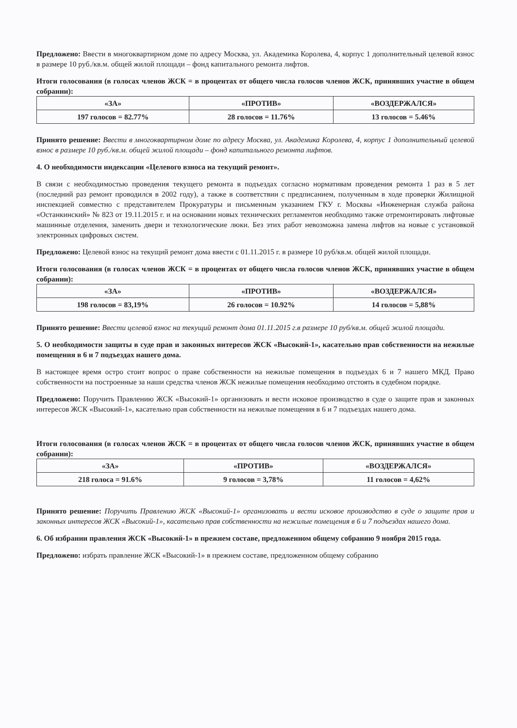Предложено: Ввести в многоквартирном доме по адресу Москва, ул. Академика Королева, 4, корпус 1 дополнительный целевой взнос в размере 10 руб./кв.м. общей жилой площади – фонд капитального ремонта лифтов.
Итоги голосования (в голосах членов ЖСК = в процентах от общего числа голосов членов ЖСК, принявших участие в общем собрании):
| «ЗА» | «ПРОТИВ» | «ВОЗДЕРЖАЛСЯ» |
| --- | --- | --- |
| 197 голосов = 82.77% | 28 голосов = 11.76% | 13 голосов = 5.46% |
Принято решение: Ввести в многоквартирном доме по адресу Москва, ул. Академика Королева, 4, корпус 1 дополнительный целевой взнос в размере 10 руб./кв.м. общей жилой площади – фонд капитального ремонта лифтов.
4. О необходимости индексации «Целевого взноса на текущий ремонт».
В связи с необходимостью проведения текущего ремонта в подъездах согласно нормативам проведения ремонта 1 раз в 5 лет (последний раз ремонт проводился в 2002 году), а также в соответствии с предписанием, полученным в ходе проверки Жилищной инспекцией совместно с представителем Прокуратуры и письменным указанием ГКУ г. Москвы «Инженерная служба района «Останкинский» № 823 от 19.11.2015 г. и на основании новых технических регламентов необходимо также отремонтировать лифтовые машинные отделения, заменить двери и технологические люки. Без этих работ невозможна замена лифтов на новые с установкой электронных цифровых систем.
Предложено: Целевой взнос на текущий ремонт дома ввести с 01.11.2015 г. в размере 10 руб/кв.м. общей жилой площади.
Итоги голосования (в голосах членов ЖСК = в процентах от общего числа голосов членов ЖСК, принявших участие в общем собрании):
| «ЗА» | «ПРОТИВ» | «ВОЗДЕРЖАЛСЯ» |
| --- | --- | --- |
| 198 голосов = 83,19% | 26 голосов = 10.92% | 14 голосов = 5,88% |
Принято решение: Ввести целевой взнос на текущий ремонт дома 01.11.2015 г.в размере 10 руб/кв.м. общей жилой площади.
5. О необходимости защиты в суде прав и законных интересов ЖСК «Высокий-1», касательно прав собственности на нежилые помещения в 6 и 7 подъездах нашего дома.
В настоящее время остро стоит вопрос о праве собственности на нежилые помещения в подъездах 6 и 7 нашего МКД. Право собственности на построенные за наши средства членов ЖСК нежилые помещения необходимо отстоять в судебном порядке.
Предложено: Поручить Правлению ЖСК «Высокий-1» организовать и вести исковое производство в суде о защите прав и законных интересов ЖСК «Высокий-1», касательно прав собственности на нежилые помещения в 6 и 7 подъездах нашего дома.
Итоги голосования (в голосах членов ЖСК = в процентах от общего числа голосов членов ЖСК, принявших участие в общем собрании):
| «ЗА» | «ПРОТИВ» | «ВОЗДЕРЖАЛСЯ» |
| --- | --- | --- |
| 218 голоса = 91.6% | 9 голосов = 3,78% | 11 голосов = 4,62% |
Принято решение: Поручить Правлению ЖСК «Высокий-1» организовать и вести исковое производство в суде о защите прав и законных интересов ЖСК «Высокий-1», касательно прав собственности на нежилые помещения в 6 и 7 подъездах нашего дома.
6. Об избрании правления ЖСК «Высокий-1» в прежнем составе, предложенном общему собранию 9 ноября 2015 года.
Предложено: избрать правление ЖСК «Высокий-1» в прежнем составе, предложенном общему собранию